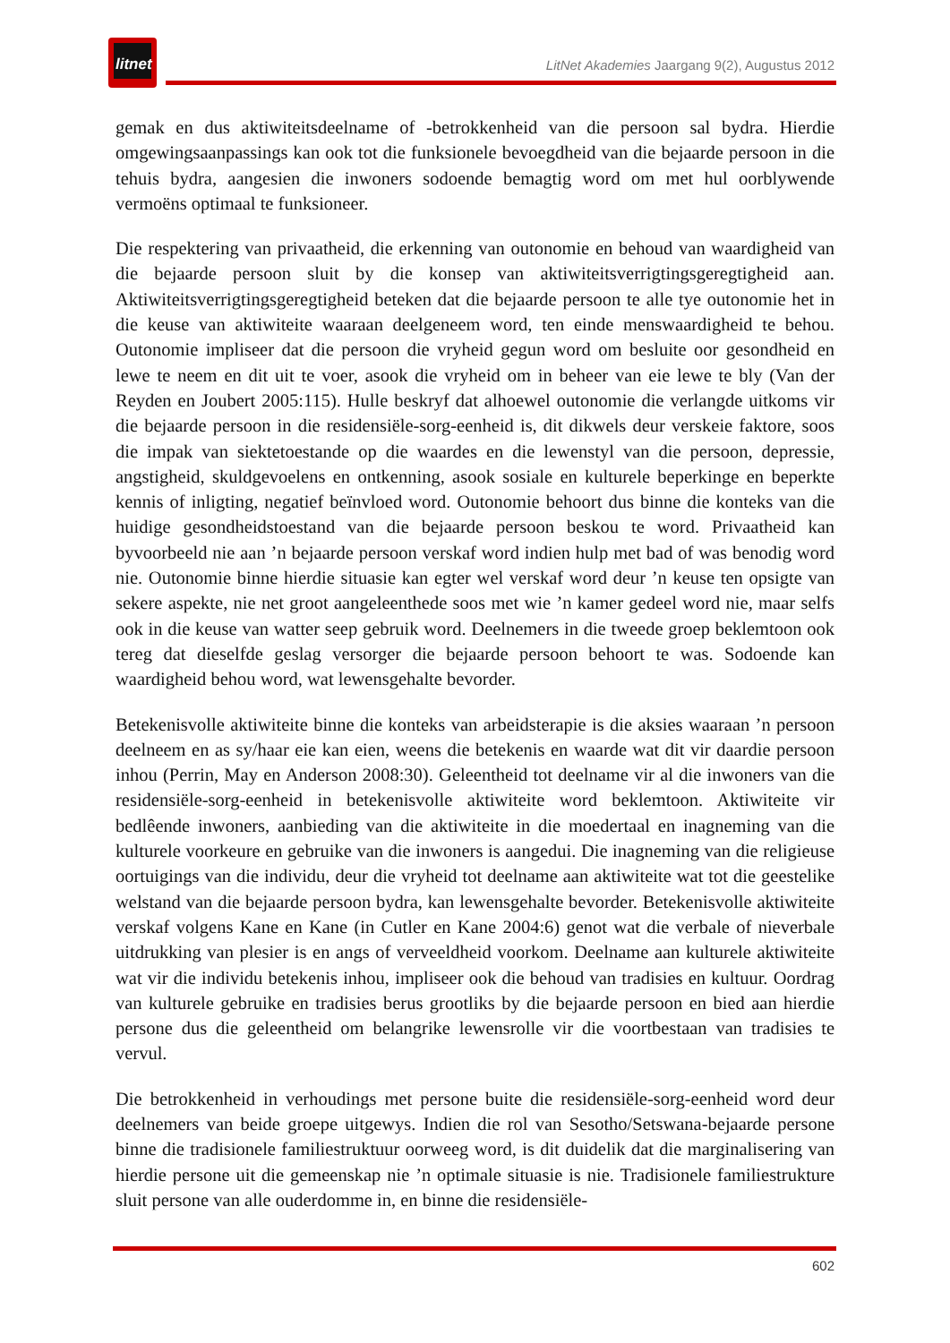litnet
LitNet Akademies Jaargang 9(2), Augustus 2012
gemak en dus aktiwiteitsdeelname of -betrokkenheid van die persoon sal bydra. Hierdie omgewingsaanpassings kan ook tot die funksionele bevoegdheid van die bejaarde persoon in die tehuis bydra, aangesien die inwoners sodoende bemagtig word om met hul oorblywende vermoëns optimaal te funksioneer.
Die respektering van privaatheid, die erkenning van outonomie en behoud van waardigheid van die bejaarde persoon sluit by die konsep van aktiwiteitsverrigtingsgeregtigheid aan. Aktiwiteitsverrigtingsgeregtigheid beteken dat die bejaarde persoon te alle tye outonomie het in die keuse van aktiwiteite waaraan deelgeneem word, ten einde menswaardigheid te behou. Outonomie impliseer dat die persoon die vryheid gegun word om besluite oor gesondheid en lewe te neem en dit uit te voer, asook die vryheid om in beheer van eie lewe te bly (Van der Reyden en Joubert 2005:115). Hulle beskryf dat alhoewel outonomie die verlangde uitkoms vir die bejaarde persoon in die residensiële-sorg-eenheid is, dit dikwels deur verskeie faktore, soos die impak van siektetoestande op die waardes en die lewenstyl van die persoon, depressie, angstigheid, skuldgevoelens en ontkenning, asook sosiale en kulturele beperkinge en beperkte kennis of inligting, negatief beïnvloed word. Outonomie behoort dus binne die konteks van die huidige gesondheidstoestand van die bejaarde persoon beskou te word. Privaatheid kan byvoorbeeld nie aan ’n bejaarde persoon verskaf word indien hulp met bad of was benodig word nie. Outonomie binne hierdie situasie kan egter wel verskaf word deur ’n keuse ten opsigte van sekere aspekte, nie net groot aangeleenthede soos met wie ’n kamer gedeel word nie, maar selfs ook in die keuse van watter seep gebruik word. Deelnemers in die tweede groep beklemtoon ook tereg dat dieselfde geslag versorger die bejaarde persoon behoort te was. Sodoende kan waardigheid behou word, wat lewensgehalte bevorder.
Betekenisvolle aktiwiteite binne die konteks van arbeidsterapie is die aksies waaraan ’n persoon deelneem en as sy/haar eie kan eien, weens die betekenis en waarde wat dit vir daardie persoon inhou (Perrin, May en Anderson 2008:30). Geleentheid tot deelname vir al die inwoners van die residensiële-sorg-eenheid in betekenisvolle aktiwiteite word beklemtoon. Aktiwiteite vir bedlêende inwoners, aanbieding van die aktiwiteite in die moedertaal en inagneming van die kulturele voorkeure en gebruike van die inwoners is aangedui. Die inagneming van die religieuse oortuigings van die individu, deur die vryheid tot deelname aan aktiwiteite wat tot die geestelike welstand van die bejaarde persoon bydra, kan lewensgehalte bevorder. Betekenisvolle aktiwiteite verskaf volgens Kane en Kane (in Cutler en Kane 2004:6) genot wat die verbale of nieverbale uitdrukking van plesier is en angs of verveeldheid voorkom. Deelname aan kulturele aktiwiteite wat vir die individu betekenis inhou, impliseer ook die behoud van tradisies en kultuur. Oordrag van kulturele gebruike en tradisies berus grootliks by die bejaarde persoon en bied aan hierdie persone dus die geleentheid om belangrike lewensrolle vir die voortbestaan van tradisies te vervul.
Die betrokkenheid in verhoudings met persone buite die residensiële-sorg-eenheid word deur deelnemers van beide groepe uitgewys. Indien die rol van Sesotho/Setswana-bejaarde persone binne die tradisionele familiestruktuur oorweeg word, is dit duidelik dat die marginalisering van hierdie persone uit die gemeenskap nie ’n optimale situasie is nie. Tradisionele familiestrukture sluit persone van alle ouderdomme in, en binne die residensiële-
602